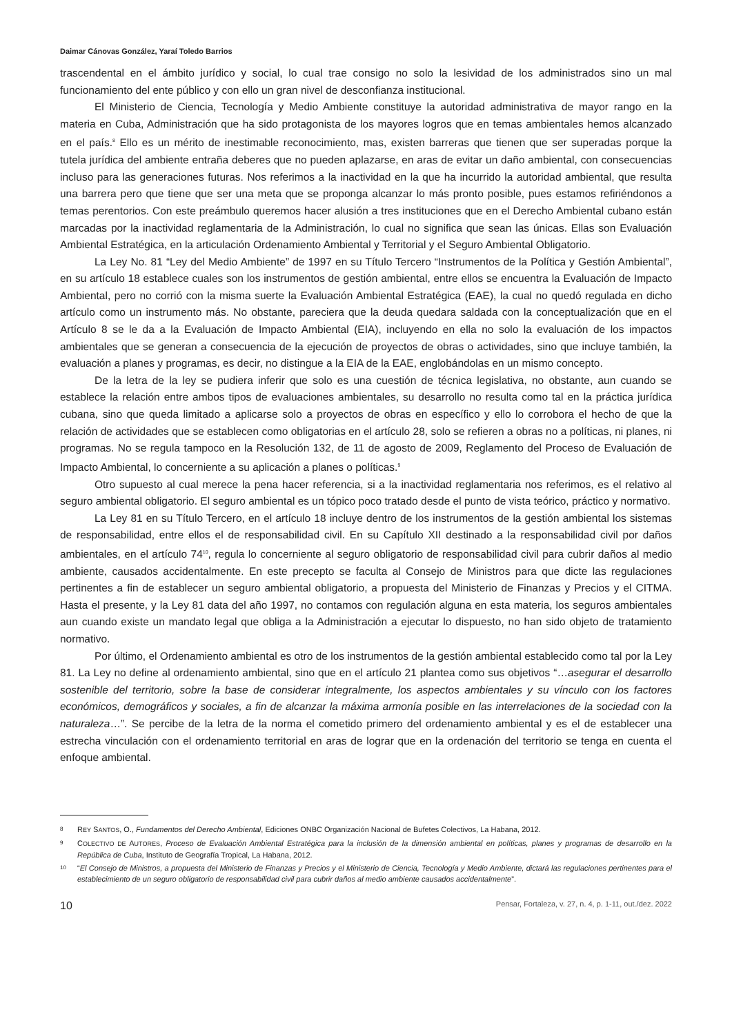Daimar Cánovas González, Yaraí Toledo Barrios
trascendental en el ámbito jurídico y social, lo cual trae consigo no solo la lesividad de los administrados sino un mal funcionamiento del ente público y con ello un gran nivel de desconfianza institucional.
El Ministerio de Ciencia, Tecnología y Medio Ambiente constituye la autoridad administrativa de mayor rango en la materia en Cuba, Administración que ha sido protagonista de los mayores logros que en temas ambientales hemos alcanzado en el país.<sup>8</sup> Ello es un mérito de inestimable reconocimiento, mas, existen barreras que tienen que ser superadas porque la tutela jurídica del ambiente entraña deberes que no pueden aplazarse, en aras de evitar un daño ambiental, con consecuencias incluso para las generaciones futuras. Nos referimos a la inactividad en la que ha incurrido la autoridad ambiental, que resulta una barrera pero que tiene que ser una meta que se proponga alcanzar lo más pronto posible, pues estamos refiriéndonos a temas perentorios. Con este preámbulo queremos hacer alusión a tres instituciones que en el Derecho Ambiental cubano están marcadas por la inactividad reglamentaria de la Administración, lo cual no significa que sean las únicas. Ellas son Evaluación Ambiental Estratégica, en la articulación Ordenamiento Ambiental y Territorial y el Seguro Ambiental Obligatorio.
La Ley No. 81 “Ley del Medio Ambiente” de 1997 en su Título Tercero “Instrumentos de la Política y Gestión Ambiental”, en su artículo 18 establece cuales son los instrumentos de gestión ambiental, entre ellos se encuentra la Evaluación de Impacto Ambiental, pero no corrió con la misma suerte la Evaluación Ambiental Estratégica (EAE), la cual no quedó regulada en dicho artículo como un instrumento más. No obstante, pareciera que la deuda quedara saldada con la conceptualización que en el Artículo 8 se le da a la Evaluación de Impacto Ambiental (EIA), incluyendo en ella no solo la evaluación de los impactos ambientales que se generan a consecuencia de la ejecución de proyectos de obras o actividades, sino que incluye también, la evaluación a planes y programas, es decir, no distingue a la EIA de la EAE, englobándolas en un mismo concepto.
De la letra de la ley se pudiera inferir que solo es una cuestión de técnica legislativa, no obstante, aun cuando se establece la relación entre ambos tipos de evaluaciones ambientales, su desarrollo no resulta como tal en la práctica jurídica cubana, sino que queda limitado a aplicarse solo a proyectos de obras en específico y ello lo corrobora el hecho de que la relación de actividades que se establecen como obligatorias en el artículo 28, solo se refieren a obras no a políticas, ni planes, ni programas. No se regula tampoco en la Resolución 132, de 11 de agosto de 2009, Reglamento del Proceso de Evaluación de Impacto Ambiental, lo concerniente a su aplicación a planes o políticas.<sup>9</sup>
Otro supuesto al cual merece la pena hacer referencia, si a la inactividad reglamentaria nos referimos, es el relativo al seguro ambiental obligatorio. El seguro ambiental es un tópico poco tratado desde el punto de vista teórico, práctico y normativo.
La Ley 81 en su Título Tercero, en el artículo 18 incluye dentro de los instrumentos de la gestión ambiental los sistemas de responsabilidad, entre ellos el de responsabilidad civil. En su Capítulo XII destinado a la responsabilidad civil por daños ambientales, en el artículo 74<sup>10</sup>, regula lo concerniente al seguro obligatorio de responsabilidad civil para cubrir daños al medio ambiente, causados accidentalmente. En este precepto se faculta al Consejo de Ministros para que dicte las regulaciones pertinentes a fin de establecer un seguro ambiental obligatorio, a propuesta del Ministerio de Finanzas y Precios y el CITMA. Hasta el presente, y la Ley 81 data del año 1997, no contamos con regulación alguna en esta materia, los seguros ambientales aun cuando existe un mandato legal que obliga a la Administración a ejecutar lo dispuesto, no han sido objeto de tratamiento normativo.
Por último, el Ordenamiento ambiental es otro de los instrumentos de la gestión ambiental establecido como tal por la Ley 81. La Ley no define al ordenamiento ambiental, sino que en el artículo 21 plantea como sus objetivos “…asegurar el desarrollo sostenible del territorio, sobre la base de considerar integralmente, los aspectos ambientales y su vínculo con los factores económicos, demográficos y sociales, a fin de alcanzar la máxima armonía posible en las interrelaciones de la sociedad con la naturaleza…”. Se percibe de la letra de la norma el cometido primero del ordenamiento ambiental y es el de establecer una estrecha vinculación con el ordenamiento territorial en aras de lograr que en la ordenación del territorio se tenga en cuenta el enfoque ambiental.
8
REY SANTOS, O., Fundamentos del Derecho Ambiental, Ediciones ONBC Organización Nacional de Bufetes Colectivos, La Habana, 2012.
9
COLECTIVO DE AUTORES, Proceso de Evaluación Ambiental Estratégica para la inclusión de la dimensión ambiental en políticas, planes y programas de desarrollo en la República de Cuba, Instituto de Geografía Tropical, La Habana, 2012.
10
“El Consejo de Ministros, a propuesta del Ministerio de Finanzas y Precios y el Ministerio de Ciencia, Tecnología y Medio Ambiente, dictará las regulaciones pertinentes para el establecimiento de un seguro obligatorio de responsabilidad civil para cubrir daños al medio ambiente causados accidentalmente”.
10 Pensar, Fortaleza, v. 27, n. 4, p. 1-11, out./dez. 2022